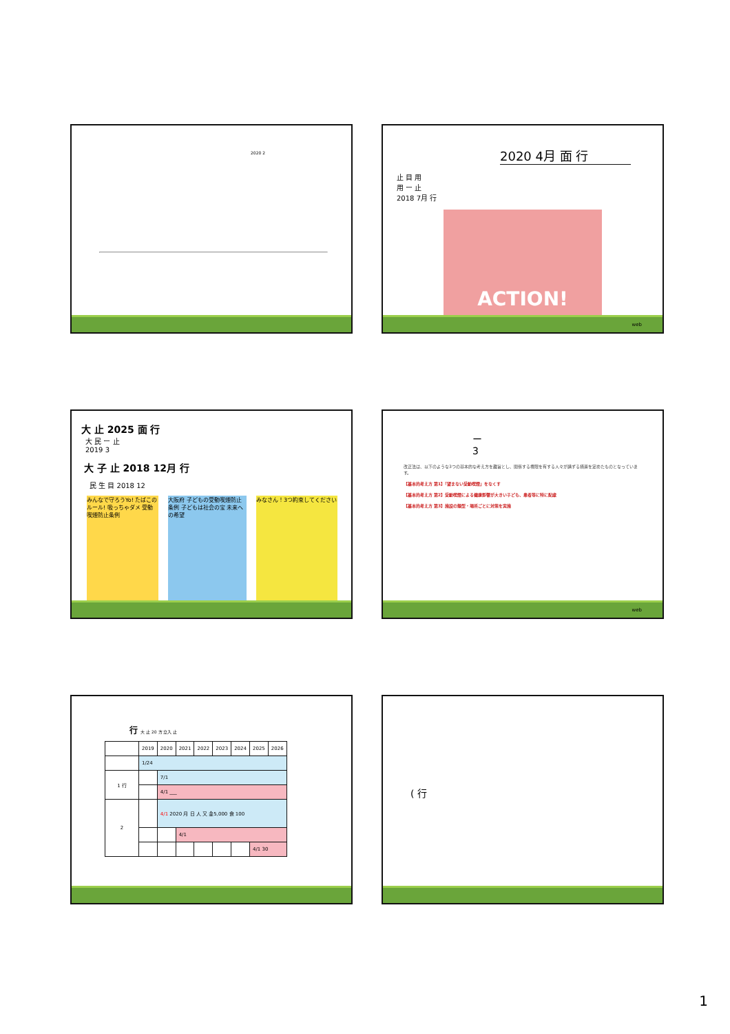2020 2
2020 4月 面 行
止 目 用
用 ー 止
2018 7月 行
ACTION!
web
大 止 2025 面 行
大 民 ー 止
2019 3
大 子 止 2018 12月 行
民 生 目 2018 12
みんなで守ろうYo! たばこのルール! 吸っちゃダメ 受動喫煙防止条例
大阪府 子どもの受動喫煙防止条例 子どもは社会の宝 未来への希望
みなさん！3つ約束してください
ー
3
改正法は、以下のような3つの基本的な考え方を趣旨とし、関係する権限を有する人々が講ずる措置を定めたものとなっています。
【基本的考え方 第1】「望まない受動喫煙」をなくす
【基本的考え方 第2】受動喫煙による健康影響が大きい子ども、患者等に特に配慮
【基本的考え方 第3】施設の類型・場所ごとに対策を実施
web
行 大 止 20 方 立入 止
| | 2019 | 2020 | 2021 | 2022 | 2023 | 2024 | 2025 | 2026 |
| | 1/24 | | | | | | | |
| 1 行 | | 7/1 | | | | | | |
| | | 4/1 ___ | | | | | | |
| 2 | | 4/1 2020 月 日 人 又 金5,000 食 100 | | | | | | |
| | | | 4/1 | | | | | |
| | | | | | | | 4/1 30 | |
( 行
1